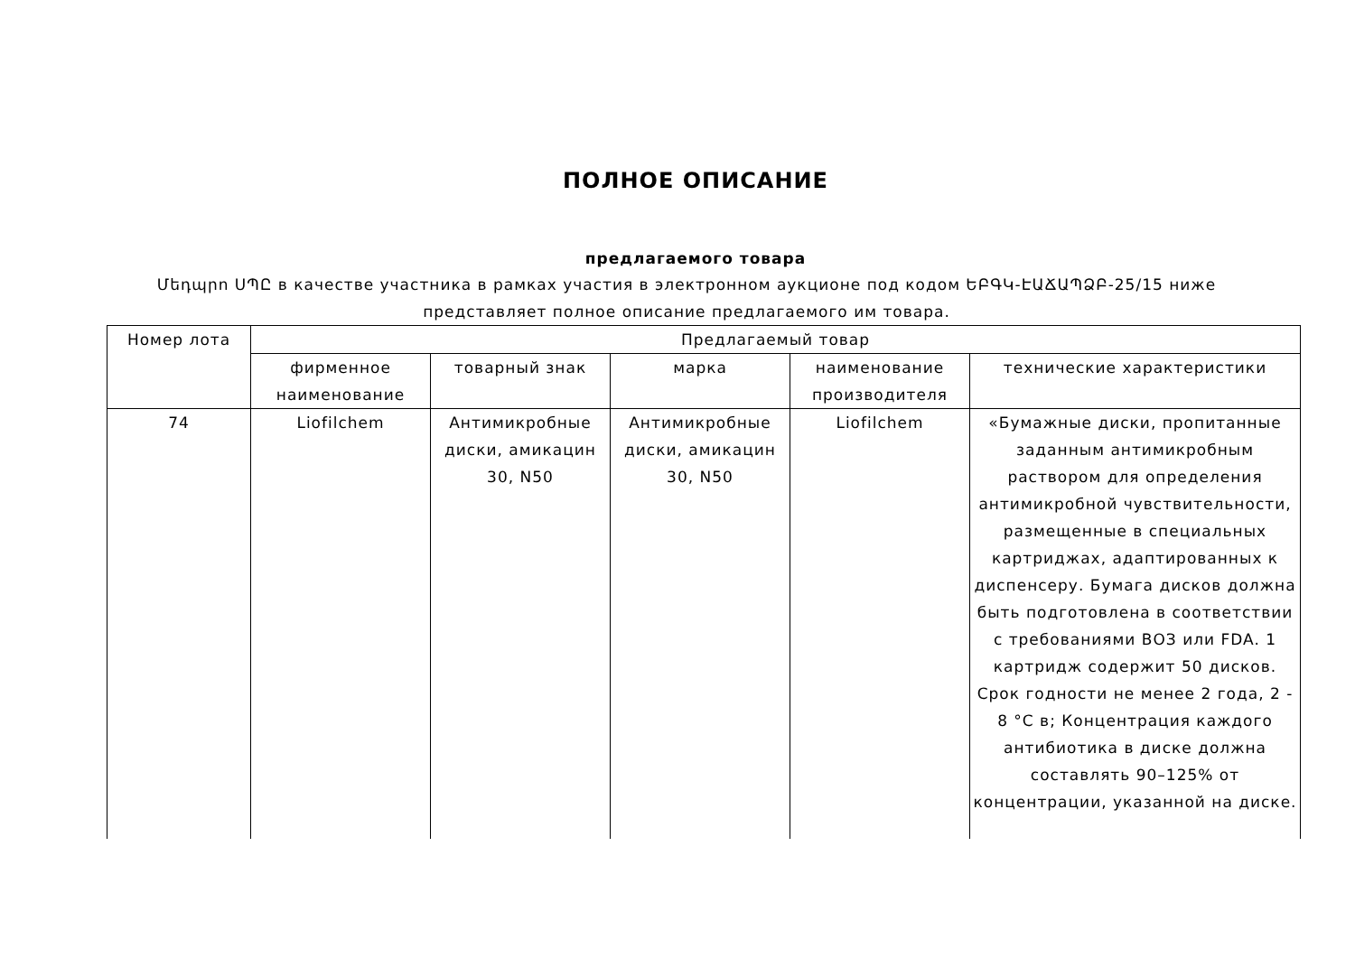ПОЛНОЕ ОПИСАНИЕ
предлагаемого товара
Մեդպրո ՍՊԸ в качестве участника в рамках участия в электронном аукционе под кодом ԵԲԳԿ-ԷԱՃԱՊՁԲ-25/15 ниже представляет полное описание предлагаемого им товара.
| Номер лота | Предлагаемый товар | | | | |
| --- | --- | --- | --- | --- | --- |
| | фирменное наименование | товарный знак | марка | наименование производителя | технические характеристики |
| 74 | Liofilchem | Антимикробные диски, амикацин 30, N50 | Антимикробные диски, амикацин 30, N50 | Liofilchem | «Бумажные диски, пропитанные заданным антимикробным раствором для определения антимикробной чувствительности, размещенные в специальных картриджах, адаптированных к диспенсеру. Бумага дисков должна быть подготовлена в соответствии с требованиями ВОЗ или FDA. 1 картридж содержит 50 дисков. Срок годности не менее 2 года, 2 - 8 °C в; Концентрация каждого антибиотика в диске должна составлять 90–125% от концентрации, указанной на диске. |